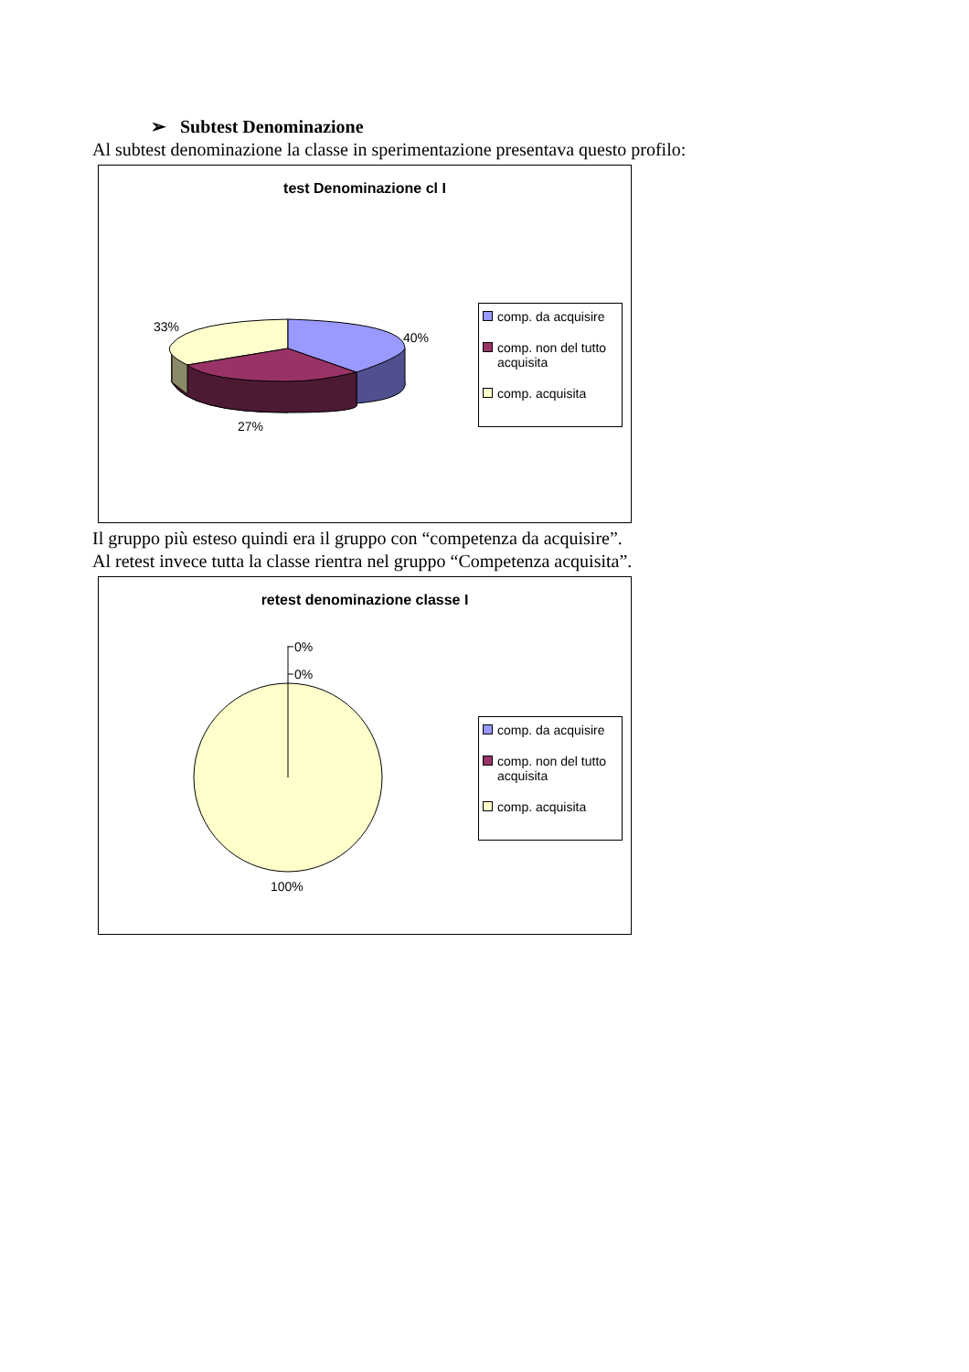➢ Subtest Denominazione
Al subtest denominazione la classe in sperimentazione presentava questo profilo:
test Denominazione cl I
33%
40%
27%
comp. da acquisire
comp. non del tutto acquisita
comp. acquisita
Il gruppo più esteso quindi era il gruppo con “competenza da acquisire”.
Al retest invece tutta la classe rientra nel gruppo “Competenza acquisita”.
retest denominazione classe I
0%
0%
100%
comp. da acquisire
comp. non del tutto acquisita
comp. acquisita